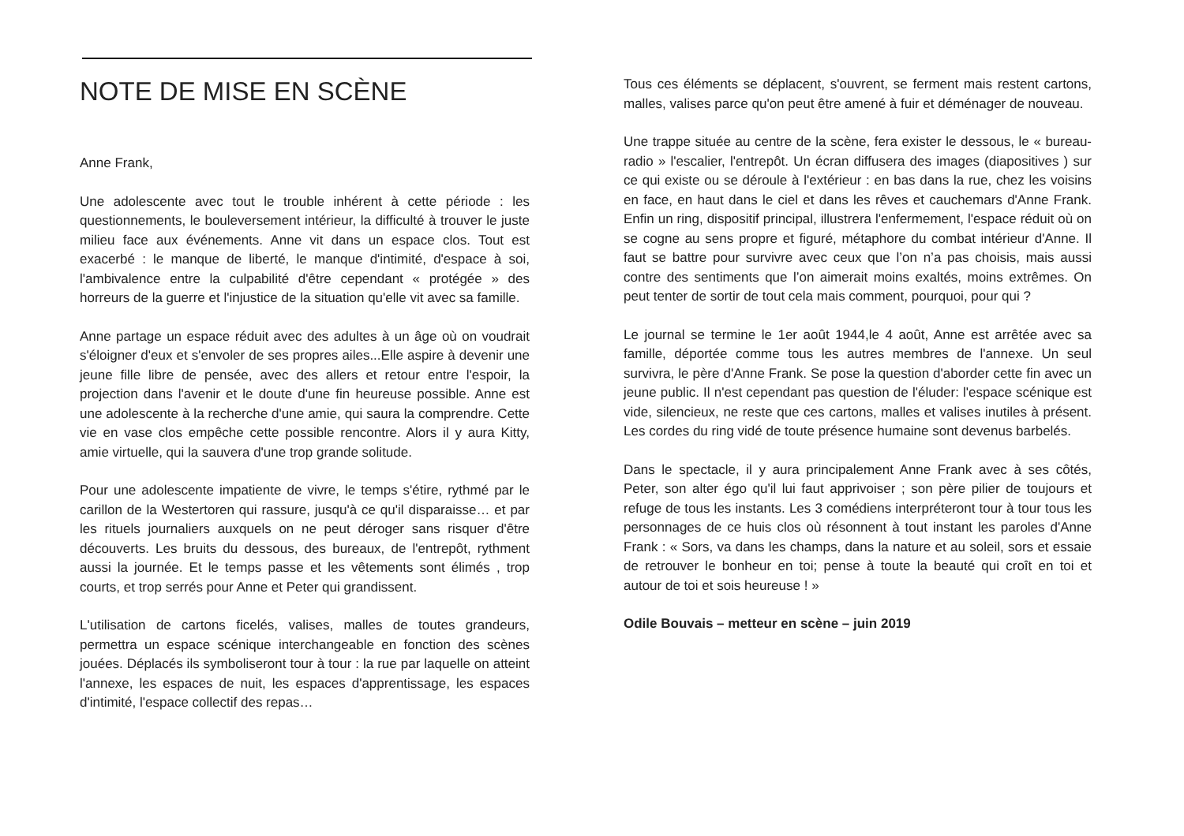NOTE DE MISE EN SCÈNE
Anne Frank,
Une adolescente avec tout le trouble inhérent à cette période : les questionnements, le bouleversement intérieur, la difficulté à trouver le juste milieu face aux événements. Anne vit dans un espace clos. Tout est exacerbé : le manque de liberté, le manque d'intimité, d'espace à soi, l'ambivalence entre la culpabilité d'être cependant « protégée » des horreurs de la guerre et l'injustice de la situation qu'elle vit avec sa famille.
Anne partage un espace réduit avec des adultes à un âge où on voudrait s'éloigner d'eux et s'envoler de ses propres ailes...Elle aspire à devenir une jeune fille libre de pensée, avec des allers et retour entre l'espoir, la projection dans l'avenir et le doute d'une fin heureuse possible. Anne est une adolescente à la recherche d'une amie, qui saura la comprendre. Cette vie en vase clos empêche cette possible rencontre. Alors il y aura Kitty, amie virtuelle, qui la sauvera d'une trop grande solitude.
Pour une adolescente impatiente de vivre, le temps s'étire, rythmé par le carillon de la Westertoren qui rassure, jusqu'à ce qu'il disparaisse… et par les rituels journaliers auxquels on ne peut déroger sans risquer d'être découverts. Les bruits du dessous, des bureaux, de l'entrepôt, rythment aussi la journée. Et le temps passe et les vêtements sont élimés , trop courts, et trop serrés pour Anne et Peter qui grandissent.
L'utilisation de cartons ficelés, valises, malles de toutes grandeurs, permettra un espace scénique interchangeable en fonction des scènes jouées. Déplacés ils symboliseront tour à tour : la rue par laquelle on atteint l'annexe, les espaces de nuit, les espaces d'apprentissage, les espaces d'intimité, l'espace collectif des repas…
Tous ces éléments se déplacent, s'ouvrent, se ferment mais restent cartons, malles, valises parce qu'on peut être amené à fuir et déménager de nouveau.
Une trappe située au centre de la scène, fera exister le dessous, le « bureau-radio » l'escalier, l'entrepôt. Un écran diffusera des images (diapositives ) sur ce qui existe ou se déroule à l'extérieur : en bas dans la rue, chez les voisins en face, en haut dans le ciel et dans les rêves et cauchemars d'Anne Frank. Enfin un ring, dispositif principal, illustrera l'enfermement, l'espace réduit où on se cogne au sens propre et figuré, métaphore du combat intérieur d'Anne. Il faut se battre pour survivre avec ceux que l’on n’a pas choisis, mais aussi contre des sentiments que l’on aimerait moins exaltés, moins extrêmes. On peut tenter de sortir de tout cela mais comment, pourquoi, pour qui ?
Le journal se termine le 1er août 1944,le 4 août, Anne est arrêtée avec sa famille, déportée comme tous les autres membres de l'annexe. Un seul survivra, le père d'Anne Frank. Se pose la question d'aborder cette fin avec un jeune public. Il n'est cependant pas question de l'éluder: l'espace scénique est vide, silencieux, ne reste que ces cartons, malles et valises inutiles à présent. Les cordes du ring vidé de toute présence humaine sont devenus barbelés.
Dans le spectacle, il y aura principalement Anne Frank avec à ses côtés, Peter, son alter égo qu'il lui faut apprivoiser ; son père pilier de toujours et refuge de tous les instants. Les 3 comédiens interpréteront tour à tour tous les personnages de ce huis clos où résonnent à tout instant les paroles d'Anne Frank : « Sors, va dans les champs, dans la nature et au soleil, sors et essaie de retrouver le bonheur en toi; pense à toute la beauté qui croît en toi et autour de toi et sois heureuse ! »
Odile Bouvais – metteur en scène – juin 2019